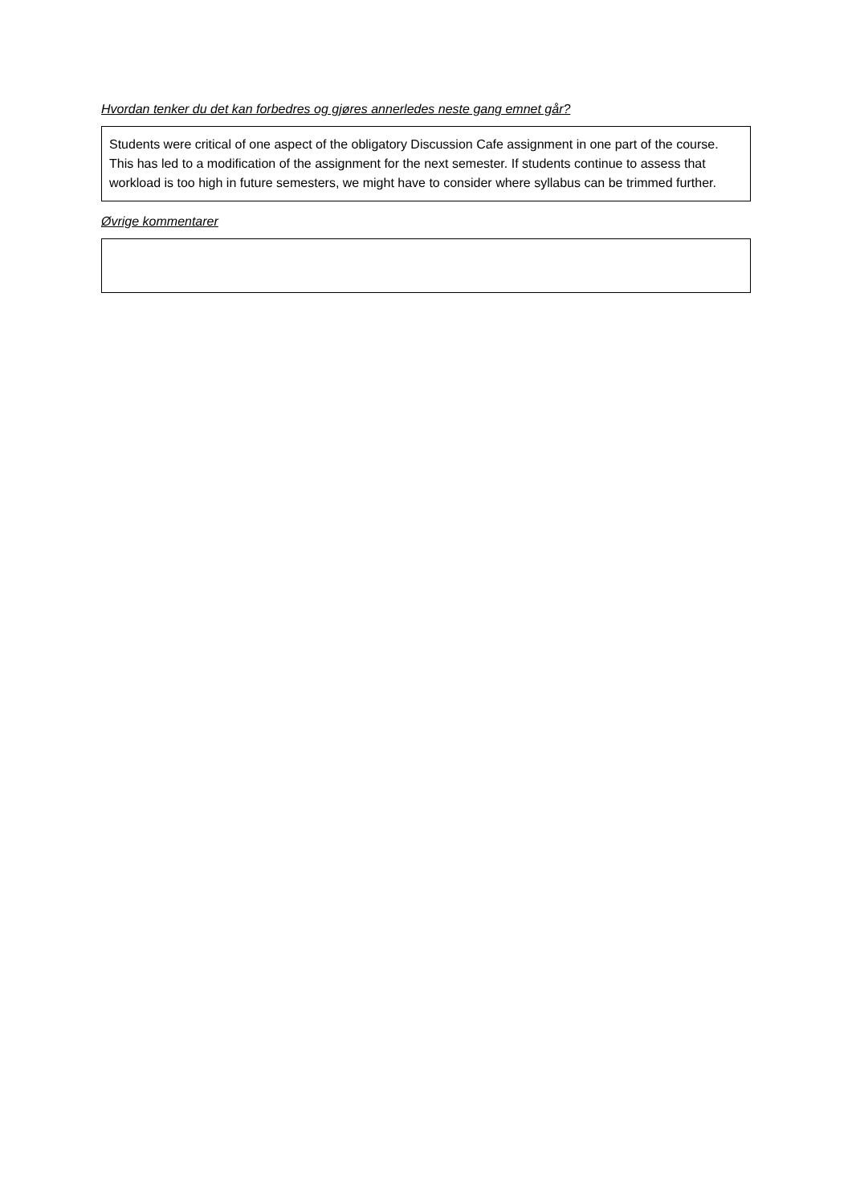Hvordan tenker du det kan forbedres og gjøres annerledes neste gang emnet går?
Students were critical of one aspect of the obligatory Discussion Cafe assignment in one part of the course. This has led to a modification of the assignment for the next semester. If students continue to assess that workload is too high in future semesters, we might have to consider where syllabus can be trimmed further.
Øvrige kommentarer